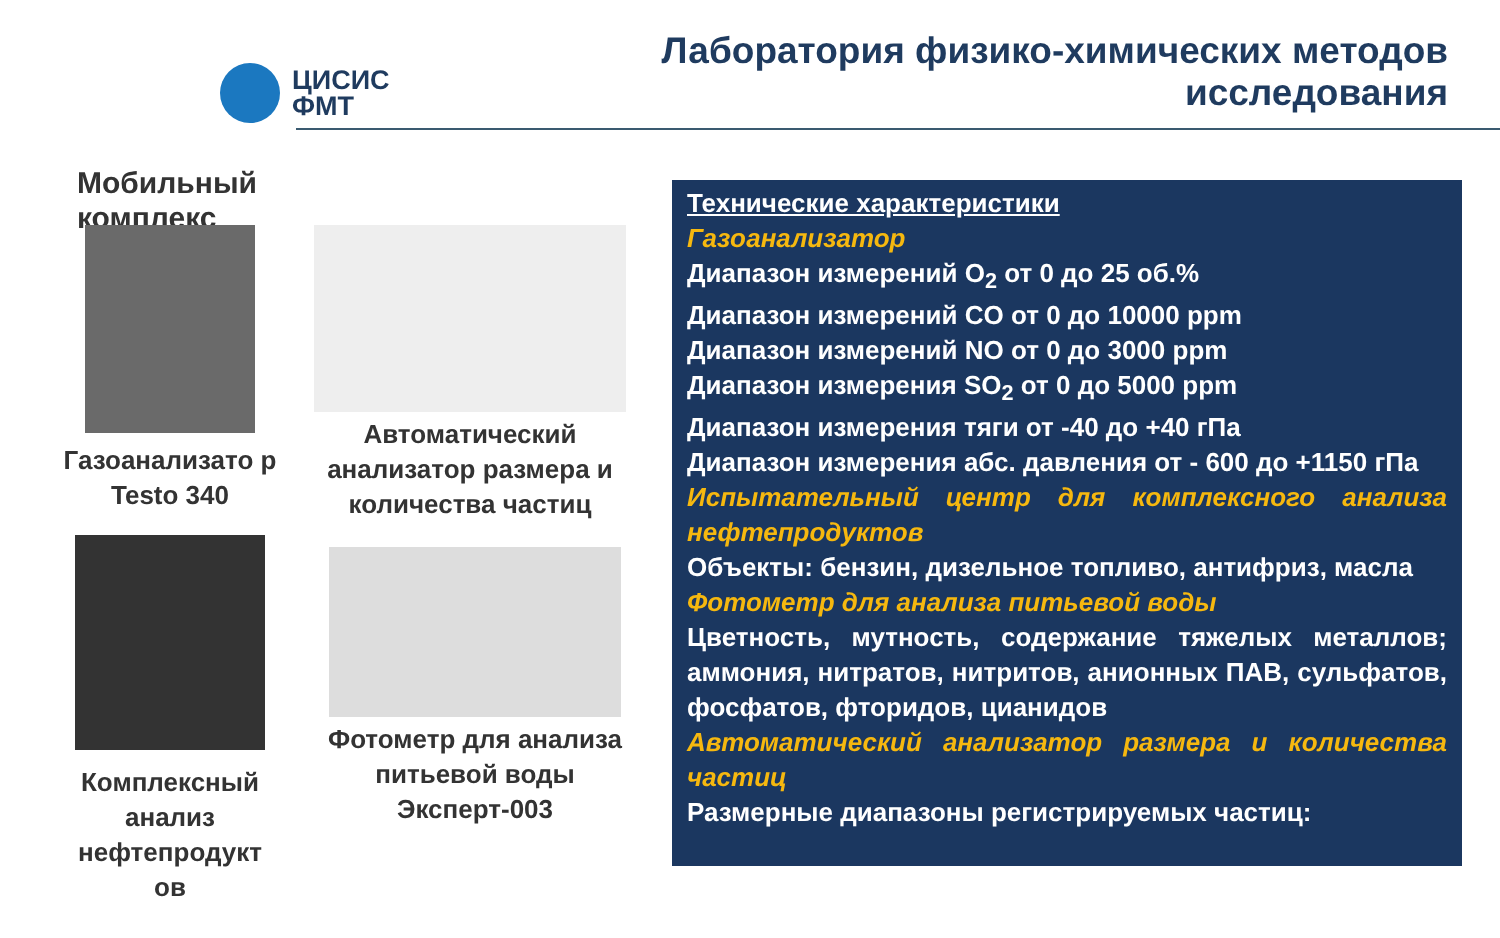ЦИСИС
ФМТ
Лаборатория физико-химических методов
исследования
Мобильный комплекс
Газоанализато р Testo 340
Комплексный анализ нефтепродукт ов
Автоматический анализатор размера и количества частиц
Фотометр для анализа питьевой воды Эксперт-003
Технические характеристики
Газоанализатор
Диапазон измерений O<sub>2</sub> от 0 до 25 об.%
Диапазон измерений CO от 0 до 10000 ppm
Диапазон измерений NO от 0 до 3000 ppm
Диапазон измерения SO<sub>2</sub> от 0 до 5000 ppm
Диапазон измерения тяги от -40 до +40 гПа
Диапазон измерения абс. давления от - 600 до +1150 гПа
Испытательный центр для комплексного анализа нефтепродуктов
Объекты: бензин, дизельное топливо, антифриз, масла
Фотометр для анализа питьевой воды
Цветность, мутность, содержание тяжелых металлов; аммония, нитратов, нитритов, анионных ПАВ, сульфатов, фосфатов, фторидов, цианидов
Автоматический анализатор размера и количества частиц
Размерные диапазоны регистрируемых частиц: